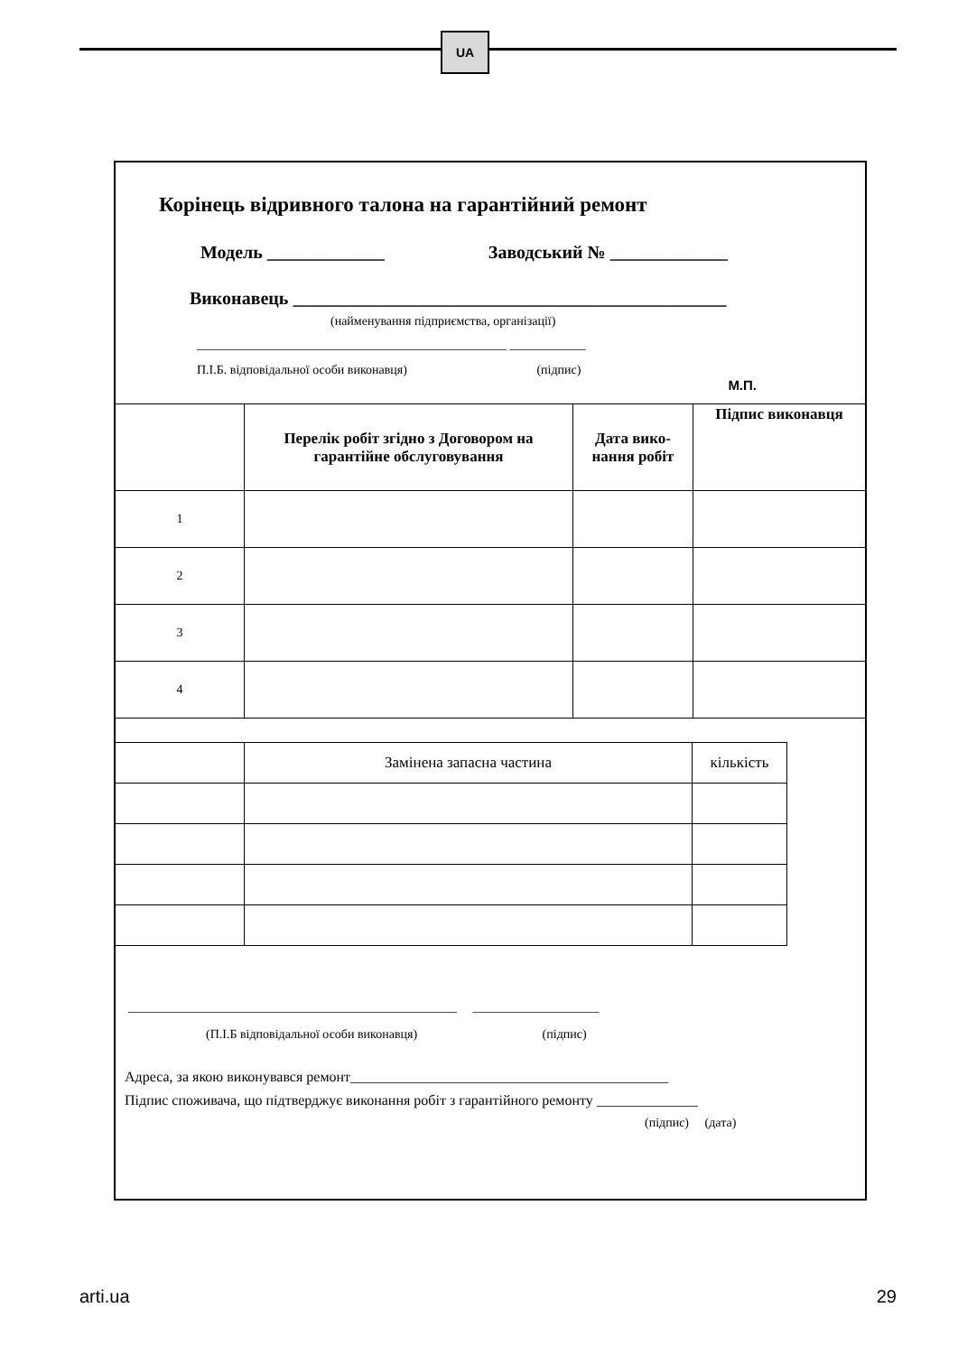UA
Корінець відривного талона на гарантійний ремонт
Модель _____________ Заводський № _____________
Виконавець ________________________________________________
(найменування підприємства, організації)
_________________________________________________ ____________
П.І.Б. відповідальної особи виконавця) (підпис)
М.П.
| | Перелік робіт згідно з Договором на гарантійне обслуговування | Дата вико-нання робіт | Підпис виконавця |
| 1 | | | |
| 2 | | | |
| 3 | | | |
| 4 | | | |
| | Замінена запасна частина | кількість |
____________________________________________________ ____________________
(П.І.Б відповідальної особи виконавця) (підпис)
Адреса, за якою виконувався ремонт____________________________________________
Підпис споживача, що підтверджує виконання робіт з гарантійного ремонту ______________
(підпис) (дата)
arti.ua 29